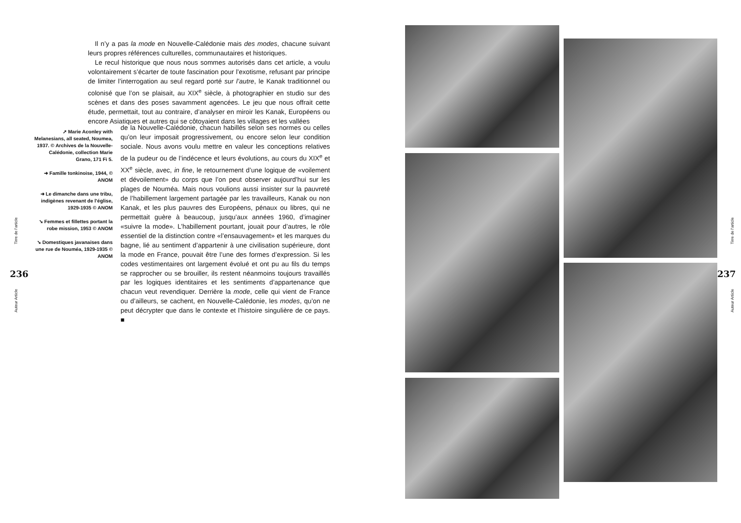Tirre de l’article
236
Auteur Article
Il n’y a pas la mode en Nouvelle-Calédonie mais des modes, chacune suivant leurs propres références culturelles, communautaires et historiques.
Le recul historique que nous nous sommes autorisés dans cet article, a voulu volontairement s’écarter de toute fascination pour l’exotisme, refusant par principe de limiter l’interrogation au seul regard porté sur l’autre, le Kanak traditionnel ou colonisé que l’on se plaisait, au XIX<sup>e</sup> siècle, à photographier en studio sur des scènes et dans des poses savamment agencées. Le jeu que nous offrait cette étude, permettait, tout au contraire, d’analyser en miroir les Kanak, Européens ou encore Asiatiques et autres qui se côtoyaient dans les villages et les vallées
➚ Marie Aconley with Melanesians, all seated, Noumea, 1937. © Archives de la Nouvelle-Calédonie, collection Marie Grano, 171 Fi 5.
➜ Famille tonkinoise, 1944, © ANOM
➜ Le dimanche dans une tribu, indigènes revenant de l’église, 1929-1935 © ANOM
➘ Femmes et fillettes portant la robe mission, 1953 © ANOM
➘ Domestiques javanaises dans une rue de Nouméa, 1929-1935 © ANOM
de la Nouvelle-Calédonie, chacun habillés selon ses normes ou celles qu’on leur imposait progressivement, ou encore selon leur condition sociale. Nous avons voulu mettre en valeur les conceptions relatives de la pudeur ou de l’indécence et leurs évolutions, au cours du XIX<sup>e</sup> et XX<sup>e</sup> siècle, avec, in fine, le retournement d’une logique de «voilement et dévoilement» du corps que l’on peut observer aujourd’hui sur les plages de Nouméa. Mais nous voulions aussi insister sur la pauvreté de l’habillement largement partagée par les travailleurs, Kanak ou non Kanak, et les plus pauvres des Européens, pénaux ou libres, qui ne permettait guère à beaucoup, jusqu’aux années 1960, d’imaginer «suivre la mode». L’habillement pourtant, jouait pour d’autres, le rôle essentiel de la distinction contre «l’ensauvagement» et les marques du bagne, lié au sentiment d’appartenir à une civilisation supérieure, dont la mode en France, pouvait être l’une des formes d’expression. Si les codes vestimentaires ont largement évolué et ont pu au fils du temps se rapprocher ou se brouiller, ils restent néanmoins toujours travaillés par les logiques identitaires et les sentiments d’appartenance que chacun veut revendiquer. Derrière la mode, celle qui vient de France ou d’ailleurs, se cachent, en Nouvelle-Calédonie, les modes, qu’on ne peut décrypter que dans le contexte et l’histoire singulière de ce pays. ■
Tirre de l’article
237
Auteur Article